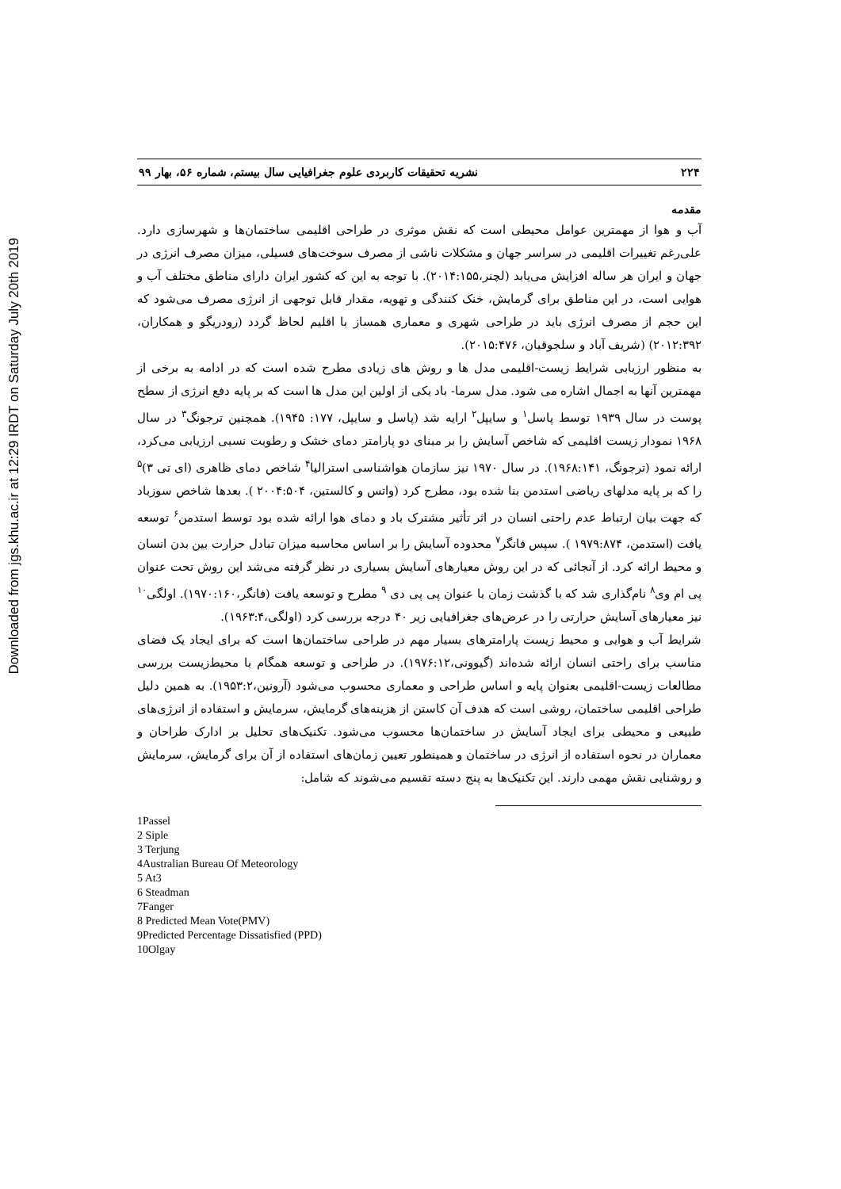Downloaded from jgs.khu.ac.ir at 12:29 IRDT on Saturday July 20th 2019
۲۲۴ نشریه تحقیقات کاربردی علوم جغرافیایی سال بیستم، شماره ۵۶، بهار ۹۹
مقدمه
آب و هوا از مهمترین عوامل محیطی است که نقش موثری در طراحی اقلیمی ساختمان‌ها و شهرسازی دارد. علی‌رغم تغییرات اقلیمی در سراسر جهان و مشکلات ناشی از مصرف سوخت‌های فسیلی، میزان مصرف انرژی در جهان و ایران هر ساله افزایش می‌یابد (لچنر،۲۰۱۴:۱۵۵). با توجه به این که کشور ایران دارای مناطق مختلف آب و هوایی است، در این مناطق برای گرمایش، خنک کنندگی و تهویه، مقدار قابل توجهی از انرژی مصرف می‌شود که این حجم از مصرف انرژی باید در طراحی شهری و معماری همساز با اقلیم لحاظ گردد (رودریگو و همکاران، ۲۰۱۲:۳۹۲) (شریف آباد و سلجوقیان، ۲۰۱۵:۴۷۶).
به منظور ارزیابی شرایط زیست-اقلیمی مدل ها و روش های زیادی مطرح شده است که در ادامه به برخی از مهمترین آنها به اجمال اشاره می شود. مدل سرما- باد یکی از اولین این مدل ها است که بر پایه دفع انرژی از سطح پوست در سال ۱۹۳۹ توسط پاسل<sup>۱</sup> و سایپل<sup>۲</sup> ارایه شد (پاسل و سایپل، ۱۷۷: ۱۹۴۵). همچنین ترجونگ<sup>۳</sup> در سال ۱۹۶۸ نمودار زیست اقلیمی که شاخص آسایش را بر مبنای دو پارامتر دمای خشک و رطوبت نسبی ارزیابی می‌کرد، ارائه نمود (ترجونگ، ۱۹۶۸:۱۴۱). در سال ۱۹۷۰ نیز سازمان هواشناسی استرالیا<sup>۴</sup> شاخص دمای ظاهری (ای تی ۳)<sup>۵</sup> را که بر پایه مدلهای ریاضی استدمن بنا شده بود، مطرح کرد (واتس و کالستین، ۲۰۰۴:۵۰۴ ). بعدها شاخص سوزباد که جهت بیان ارتباط عدم راحتی انسان در اثر تأثیر مشترک باد و دمای هوا ارائه شده بود توسط استدمن<sup>۶</sup> توسعه یافت (استدمن، ۱۹۷۹:۸۷۴ ). سپس فانگر<sup>۷</sup> محدوده آسایش را بر اساس محاسبه میزان تبادل حرارت بین بدن انسان و محیط ارائه کرد. از آنجائی که در این روش معیارهای آسایش بسیاری در نظر گرفته می‌شد این روش تحت عنوان پی ام وی<sup>۸</sup> نام‌گذاری شد که با گذشت زمان با عنوان پی پی دی <sup>۹</sup> مطرح و توسعه یافت (فانگر،۱۹۷۰:۱۶۰). اولگی<sup>۱۰</sup> نیز معیارهای آسایش حرارتی را در عرض‌های جغرافیایی زیر ۴۰ درجه بررسی کرد (اولگی،۱۹۶۳:۴).
شرایط آب و هوایی و محیط زیست پارامترهای بسیار مهم در طراحی ساختمان‌ها است که برای ایجاد یک فضای مناسب برای راحتی انسان ارائه شده‌اند (گیوونی،۱۹۷۶:۱۲). در طراحی و توسعه همگام با محیط‌زیست بررسی مطالعات زیست-اقلیمی بعنوان پایه و اساس طراحی و معماری محسوب می‌شود (آرونین،۱۹۵۳:۲). به همین دلیل طراحی اقلیمی ساختمان، روشی است که هدف آن کاستن از هزینه‌های گرمایش، سرمایش و استفاده از انرژی‌های طبیعی و محیطی برای ایجاد آسایش در ساختمان‌ها محسوب می‌شود. تکنیک‌های تحلیل بر ادارک طراحان و معماران در نحوه استفاده از انرژی در ساختمان و همینطور تعیین زمان‌های استفاده از آن برای گرمایش، سرمایش و روشنایی نقش مهمی دارند. این تکنیک‌ها به پنج دسته تقسیم می‌شوند که شامل:
1Passel
2 Siple
3 Terjung
4Australian Bureau Of Meteorology
5 At3
6 Steadman
7Fanger
8 Predicted Mean Vote(PMV)
9Predicted Percentage Dissatisfied (PPD)
10Olgay